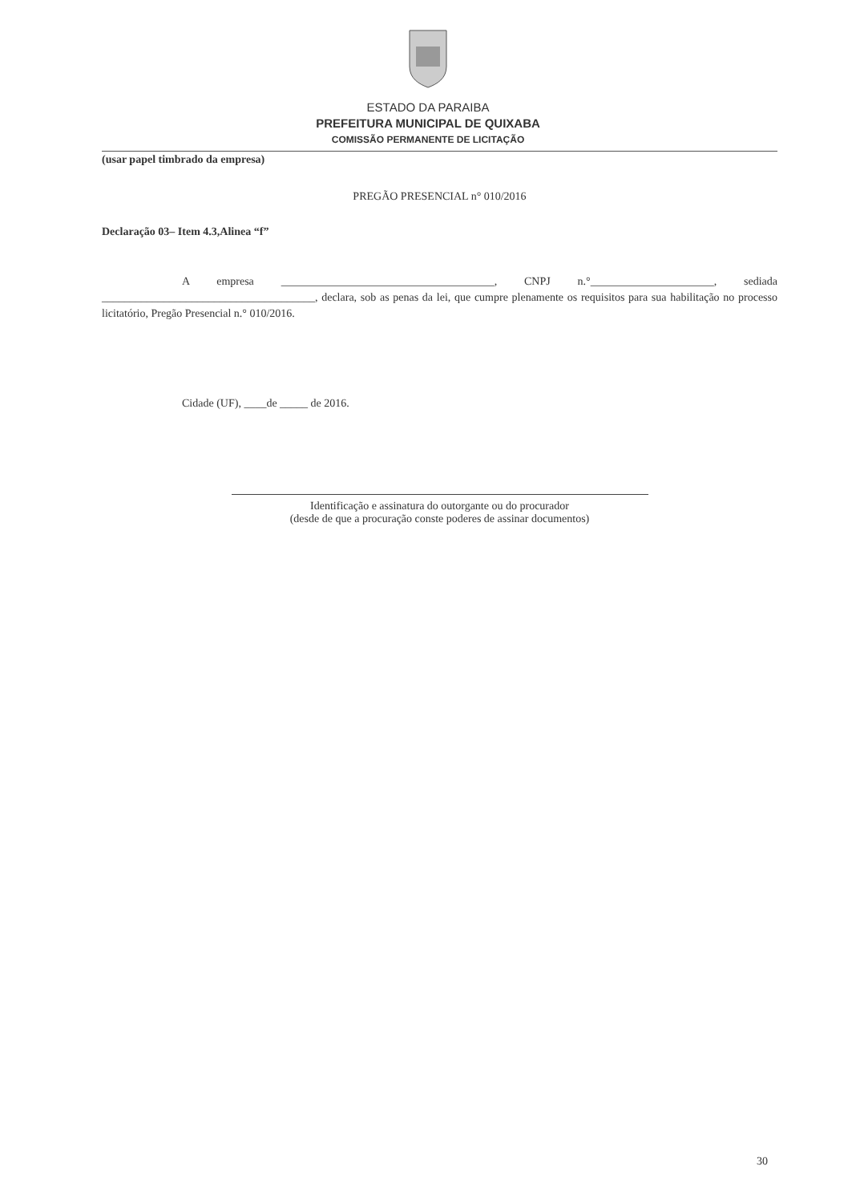ESTADO DA PARAIBA
PREFEITURA MUNICIPAL DE QUIXABA
COMISSÃO PERMANENTE DE LICITAÇÃO
(usar papel timbrado da empresa)
PREGÃO PRESENCIAL n° 010/2016
Declaração 03– Item 4.3,Alinea “f”
A empresa ______________________________________, CNPJ n.°______________________, sediada ______________________________________, declara, sob as penas da lei, que cumpre plenamente os requisitos para sua habilitação no processo licitatório, Pregão Presencial n.° 010/2016.
Cidade (UF), ____de _____ de 2016.
Identificação e assinatura do outorgante ou do procurador
(desde de que a procuração conste poderes de assinar documentos)
30